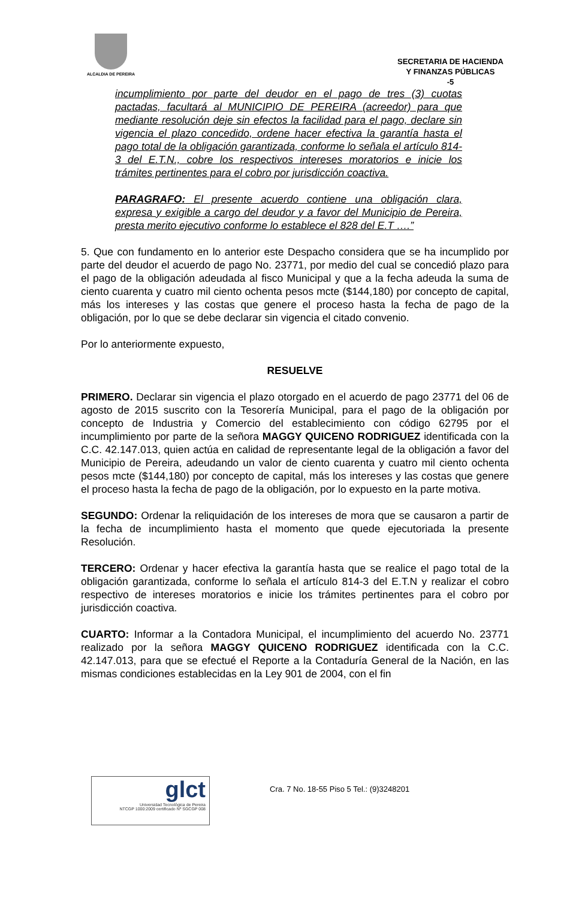ALCALDIA DE PEREIRA
SECRETARIA DE HACIENDA
Y FINANZAS PÚBLICAS
-5
incumplimiento por parte del deudor en el pago de tres (3) cuotas pactadas, facultará al MUNICIPIO DE PEREIRA (acreedor) para que mediante resolución deje sin efectos la facilidad para el pago, declare sin vigencia el plazo concedido, ordene hacer efectiva la garantía hasta el pago total de la obligación garantizada, conforme lo señala el artículo 814-3 del E.T.N., cobre los respectivos intereses moratorios e inicie los trámites pertinentes para el cobro por jurisdicción coactiva.
PARAGRAFO: El presente acuerdo contiene una obligación clara, expresa y exigible a cargo del deudor y a favor del Municipio de Pereira, presta merito ejecutivo conforme lo establece el 828 del E.T ….”
5. Que con fundamento en lo anterior este Despacho considera que se ha incumplido por parte del deudor el acuerdo de pago No. 23771, por medio del cual se concedió plazo para el pago de la obligación adeudada al fisco Municipal y que a la fecha adeuda la suma de ciento cuarenta y cuatro mil ciento ochenta pesos mcte ($144,180) por concepto de capital, más los intereses y las costas que genere el proceso hasta la fecha de pago de la obligación, por lo que se debe declarar sin vigencia el citado convenio.
Por lo anteriormente expuesto,
RESUELVE
PRIMERO. Declarar sin vigencia el plazo otorgado en el acuerdo de pago 23771 del 06 de agosto de 2015 suscrito con la Tesorería Municipal, para el pago de la obligación por concepto de Industria y Comercio del establecimiento con código 62795 por el incumplimiento por parte de la señora MAGGY QUICENO RODRIGUEZ identificada con la C.C. 42.147.013, quien actúa en calidad de representante legal de la obligación a favor del Municipio de Pereira, adeudando un valor de ciento cuarenta y cuatro mil ciento ochenta pesos mcte ($144,180) por concepto de capital, más los intereses y las costas que genere el proceso hasta la fecha de pago de la obligación, por lo expuesto en la parte motiva.
SEGUNDO: Ordenar la reliquidación de los intereses de mora que se causaron a partir de la fecha de incumplimiento hasta el momento que quede ejecutoriada la presente Resolución.
TERCERO: Ordenar y hacer efectiva la garantía hasta que se realice el pago total de la obligación garantizada, conforme lo señala el artículo 814-3 del E.T.N y realizar el cobro respectivo de intereses moratorios e inicie los trámites pertinentes para el cobro por jurisdicción coactiva.
CUARTO: Informar a la Contadora Municipal, el incumplimiento del acuerdo No. 23771 realizado por la señora MAGGY QUICENO RODRIGUEZ identificada con la C.C. 42.147.013, para que se efectué el Reporte a la Contaduría General de la Nación, en las mismas condiciones establecidas en la Ley 901 de 2004, con el fin
glct
Universidad Tecnológica de Pereira
NTCGP 1000:2009 certificado Nº SGCGP 008
Cra. 7 No. 18-55 Piso 5 Tel.: (9)3248201